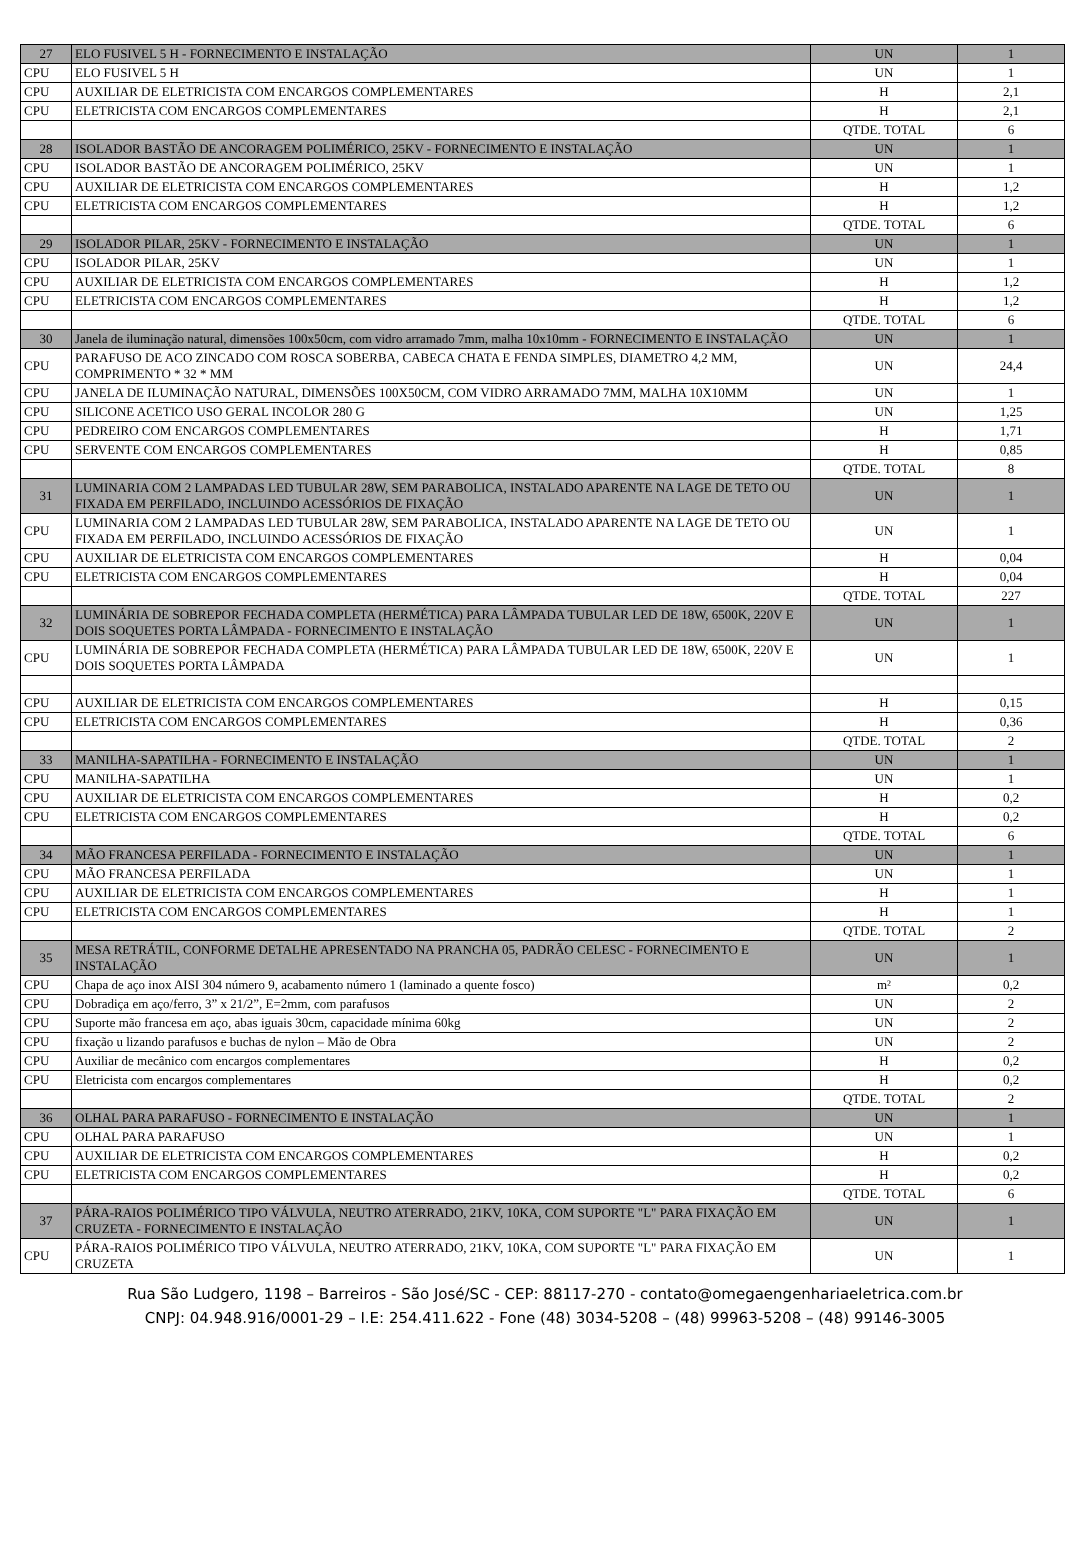| 27 | ELO FUSIVEL 5 H - FORNECIMENTO E INSTALAÇÃO | UN | 1 |
| CPU | ELO FUSIVEL 5 H | UN | 1 |
| CPU | AUXILIAR DE ELETRICISTA COM ENCARGOS COMPLEMENTARES | H | 2,1 |
| CPU | ELETRICISTA COM ENCARGOS COMPLEMENTARES | H | 2,1 |
| | | QTDE. TOTAL | 6 |
| 28 | ISOLADOR BASTÃO DE ANCORAGEM POLIMÉRICO, 25KV - FORNECIMENTO E INSTALAÇÃO | UN | 1 |
| CPU | ISOLADOR BASTÃO DE ANCORAGEM POLIMÉRICO, 25KV | UN | 1 |
| CPU | AUXILIAR DE ELETRICISTA COM ENCARGOS COMPLEMENTARES | H | 1,2 |
| CPU | ELETRICISTA COM ENCARGOS COMPLEMENTARES | H | 1,2 |
| | | QTDE. TOTAL | 6 |
| 29 | ISOLADOR PILAR, 25KV - FORNECIMENTO E INSTALAÇÃO | UN | 1 |
| CPU | ISOLADOR PILAR, 25KV | UN | 1 |
| CPU | AUXILIAR DE ELETRICISTA COM ENCARGOS COMPLEMENTARES | H | 1,2 |
| CPU | ELETRICISTA COM ENCARGOS COMPLEMENTARES | H | 1,2 |
| | | QTDE. TOTAL | 6 |
| 30 | Janela de iluminação natural, dimensões 100x50cm, com vidro arramado 7mm, malha 10x10mm - FORNECIMENTO E INSTALAÇÃO | UN | 1 |
| CPU | PARAFUSO DE ACO ZINCADO COM ROSCA SOBERBA, CABECA CHATA E FENDA SIMPLES, DIAMETRO 4,2 MM, COMPRIMENTO * 32 * MM | UN | 24,4 |
| CPU | JANELA DE ILUMINAÇÃO NATURAL, DIMENSÕES 100X50CM, COM VIDRO ARRAMADO 7MM, MALHA 10X10MM | UN | 1 |
| CPU | SILICONE ACETICO USO GERAL INCOLOR 280 G | UN | 1,25 |
| CPU | PEDREIRO COM ENCARGOS COMPLEMENTARES | H | 1,71 |
| CPU | SERVENTE COM ENCARGOS COMPLEMENTARES | H | 0,85 |
| | | QTDE. TOTAL | 8 |
| 31 | LUMINARIA COM 2 LAMPADAS LED TUBULAR 28W, SEM PARABOLICA, INSTALADO APARENTE NA LAGE DE TETO OU FIXADA EM PERFILADO, INCLUINDO ACESSÓRIOS DE FIXAÇÃO | UN | 1 |
| CPU | LUMINARIA COM 2 LAMPADAS LED TUBULAR 28W, SEM PARABOLICA, INSTALADO APARENTE NA LAGE DE TETO OU FIXADA EM PERFILADO, INCLUINDO ACESSÓRIOS DE FIXAÇÃO | UN | 1 |
| CPU | AUXILIAR DE ELETRICISTA COM ENCARGOS COMPLEMENTARES | H | 0,04 |
| CPU | ELETRICISTA COM ENCARGOS COMPLEMENTARES | H | 0,04 |
| | | QTDE. TOTAL | 227 |
| 32 | LUMINÁRIA DE SOBREPOR FECHADA COMPLETA (HERMÉTICA) PARA LÂMPADA TUBULAR LED DE 18W, 6500K, 220V E DOIS SOQUETES PORTA LÂMPADA - FORNECIMENTO E INSTALAÇÃO | UN | 1 |
| CPU | LUMINÁRIA DE SOBREPOR FECHADA COMPLETA (HERMÉTICA) PARA LÂMPADA TUBULAR LED DE 18W, 6500K, 220V E DOIS SOQUETES PORTA LÂMPADA | UN | 1 |
| CPU | AUXILIAR DE ELETRICISTA COM ENCARGOS COMPLEMENTARES | H | 0,15 |
| CPU | ELETRICISTA COM ENCARGOS COMPLEMENTARES | H | 0,36 |
| | | QTDE. TOTAL | 2 |
| 33 | MANILHA-SAPATILHA - FORNECIMENTO E INSTALAÇÃO | UN | 1 |
| CPU | MANILHA-SAPATILHA | UN | 1 |
| CPU | AUXILIAR DE ELETRICISTA COM ENCARGOS COMPLEMENTARES | H | 0,2 |
| CPU | ELETRICISTA COM ENCARGOS COMPLEMENTARES | H | 0,2 |
| | | QTDE. TOTAL | 6 |
| 34 | MÃO FRANCESA PERFILADA - FORNECIMENTO E INSTALAÇÃO | UN | 1 |
| CPU | MÃO FRANCESA PERFILADA | UN | 1 |
| CPU | AUXILIAR DE ELETRICISTA COM ENCARGOS COMPLEMENTARES | H | 1 |
| CPU | ELETRICISTA COM ENCARGOS COMPLEMENTARES | H | 1 |
| | | QTDE. TOTAL | 2 |
| 35 | MESA RETRÁTIL, CONFORME DETALHE APRESENTADO NA PRANCHA 05, PADRÃO CELESC - FORNECIMENTO E INSTALAÇÃO | UN | 1 |
| CPU | Chapa de aço inox AISI 304 número 9, acabamento número 1 (laminado a quente fosco) | m² | 0,2 |
| CPU | Dobradiça em aço/ferro, 3” x 21/2”, E=2mm, com parafusos | UN | 2 |
| CPU | Suporte mão francesa em aço, abas iguais 30cm, capacidade mínima 60kg | UN | 2 |
| CPU | fixação u lizando parafusos e buchas de nylon – Mão de Obra | UN | 2 |
| CPU | Auxiliar de mecânico com encargos complementares | H | 0,2 |
| CPU | Eletricista com encargos complementares | H | 0,2 |
| | | QTDE. TOTAL | 2 |
| 36 | OLHAL PARA PARAFUSO - FORNECIMENTO E INSTALAÇÃO | UN | 1 |
| CPU | OLHAL PARA PARAFUSO | UN | 1 |
| CPU | AUXILIAR DE ELETRICISTA COM ENCARGOS COMPLEMENTARES | H | 0,2 |
| CPU | ELETRICISTA COM ENCARGOS COMPLEMENTARES | H | 0,2 |
| | | QTDE. TOTAL | 6 |
| 37 | PÁRA-RAIOS POLIMÉRICO TIPO VÁLVULA, NEUTRO ATERRADO, 21KV, 10KA, COM SUPORTE "L" PARA FIXAÇÃO EM CRUZETA - FORNECIMENTO E INSTALAÇÃO | UN | 1 |
| CPU | PÁRA-RAIOS POLIMÉRICO TIPO VÁLVULA, NEUTRO ATERRADO, 21KV, 10KA, COM SUPORTE "L" PARA FIXAÇÃO EM CRUZETA | UN | 1 |
Rua São Ludgero, 1198 – Barreiros - São José/SC - CEP: 88117-270 - contato@omegaengenhariaeletrica.com.br
CNPJ: 04.948.916/0001-29 – I.E: 254.411.622 - Fone (48) 3034-5208 – (48) 99963-5208 – (48) 99146-3005